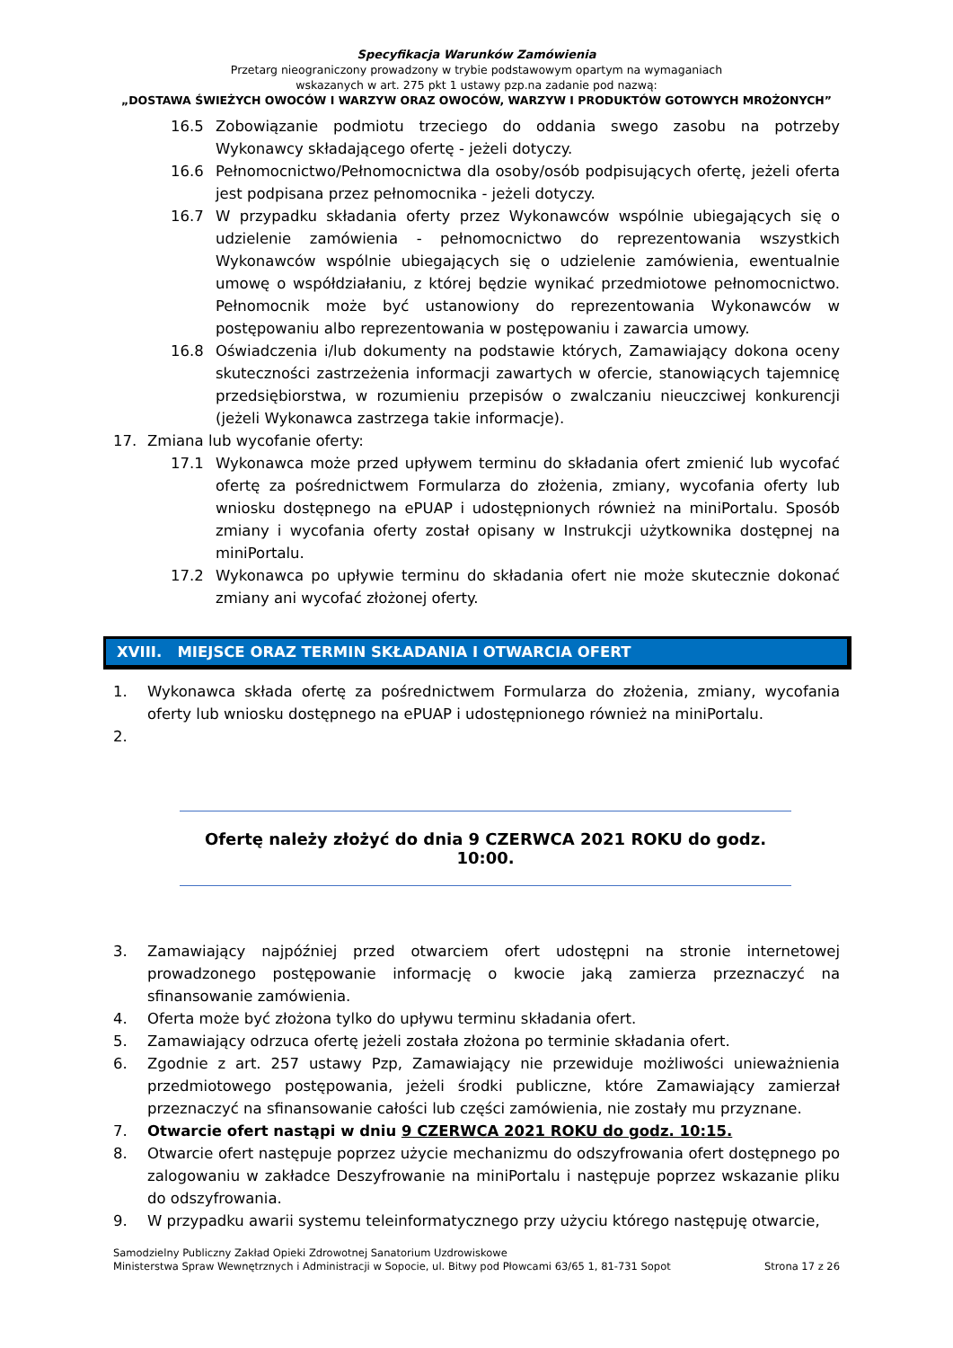Specyfikacja Warunków Zamówienia
Przetarg nieograniczony prowadzony w trybie podstawowym opartym na wymaganiach
wskazanych w art. 275 pkt 1 ustawy pzp.na zadanie pod nazwą:
„DOSTAWA ŚWIEŻYCH OWOCÓW I WARZYW ORAZ OWOCÓW, WARZYW I PRODUKTÓW GOTOWYCH MROŻONYCH”
16.5 Zobowiązanie podmiotu trzeciego do oddania swego zasobu na potrzeby Wykonawcy składającego ofertę - jeżeli dotyczy.
16.6 Pełnomocnictwo/Pełnomocnictwa dla osoby/osób podpisujących ofertę, jeżeli oferta jest podpisana przez pełnomocnika - jeżeli dotyczy.
16.7 W przypadku składania oferty przez Wykonawców wspólnie ubiegających się o udzielenie zamówienia - pełnomocnictwo do reprezentowania wszystkich Wykonawców wspólnie ubiegających się o udzielenie zamówienia, ewentualnie umowę o współdziałaniu, z której będzie wynikać przedmiotowe pełnomocnictwo. Pełnomocnik może być ustanowiony do reprezentowania Wykonawców w postępowaniu albo reprezentowania w postępowaniu i zawarcia umowy.
16.8 Oświadczenia i/lub dokumenty na podstawie których, Zamawiający dokona oceny skuteczności zastrzeżenia informacji zawartych w ofercie, stanowiących tajemnicę przedsiębiorstwa, w rozumieniu przepisów o zwalczaniu nieuczciwej konkurencji (jeżeli Wykonawca zastrzega takie informacje).
17. Zmiana lub wycofanie oferty:
17.1 Wykonawca może przed upływem terminu do składania ofert zmienić lub wycofać ofertę za pośrednictwem Formularza do złożenia, zmiany, wycofania oferty lub wniosku dostępnego na ePUAP i udostępnionych również na miniPortalu. Sposób zmiany i wycofania oferty został opisany w Instrukcji użytkownika dostępnej na miniPortalu.
17.2 Wykonawca po upływie terminu do składania ofert nie może skutecznie dokonać zmiany ani wycofać złożonej oferty.
XVIII. MIEJSCE ORAZ TERMIN SKŁADANIA I OTWARCIA OFERT
1. Wykonawca składa ofertę za pośrednictwem Formularza do złożenia, zmiany, wycofania oferty lub wniosku dostępnego na ePUAP i udostępnionego również na miniPortalu.
2.
Ofertę należy złożyć do dnia 9 CZERWCA 2021 ROKU do godz. 10:00.
3. Zamawiający najpóźniej przed otwarciem ofert udostępni na stronie internetowej prowadzonego postępowanie informację o kwocie jaką zamierza przeznaczyć na sfinansowanie zamówienia.
4. Oferta może być złożona tylko do upływu terminu składania ofert.
5. Zamawiający odrzuca ofertę jeżeli została złożona po terminie składania ofert.
6. Zgodnie z art. 257 ustawy Pzp, Zamawiający nie przewiduje możliwości unieważnienia przedmiotowego postępowania, jeżeli środki publiczne, które Zamawiający zamierzał przeznaczyć na sfinansowanie całości lub części zamówienia, nie zostały mu przyznane.
7. Otwarcie ofert nastąpi w dniu 9 CZERWCA 2021 ROKU do godz. 10:15.
8. Otwarcie ofert następuje poprzez użycie mechanizmu do odszyfrowania ofert dostępnego po zalogowaniu w zakładce Deszyfrowanie na miniPortalu i następuje poprzez wskazanie pliku do odszyfrowania.
9. W przypadku awarii systemu teleinformatycznego przy użyciu którego następuję otwarcie,
Samodzielny Publiczny Zakład Opieki Zdrowotnej Sanatorium Uzdrowiskowe
Ministerstwa Spraw Wewnętrznych i Administracji w Sopocie, ul. Bitwy pod Płowcami 63/65 1, 81-731 Sopot
Strona 17 z 26